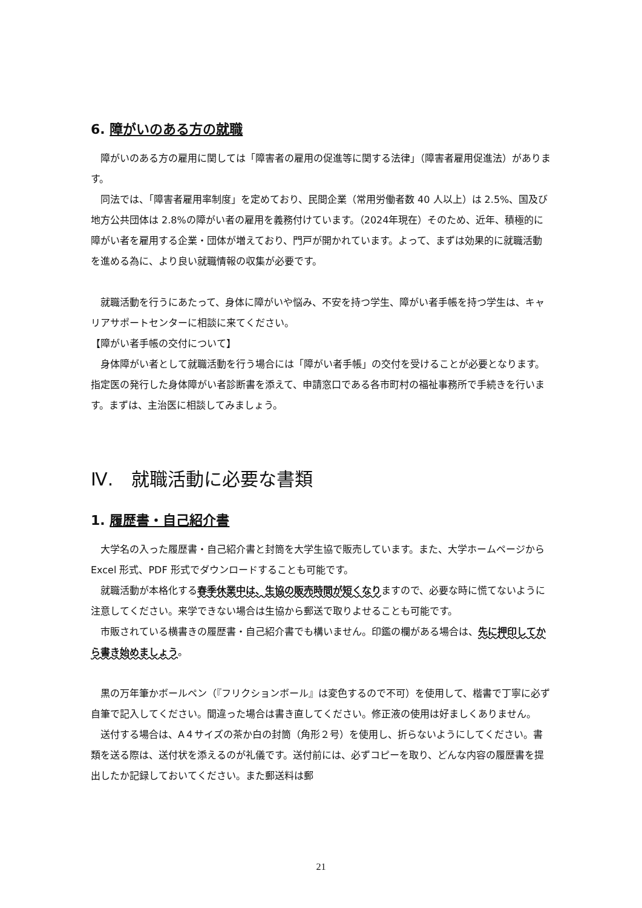6. 障がいのある方の就職
障がいのある方の雇用に関しては「障害者の雇用の促進等に関する法律」（障害者雇用促進法）があります。
同法では、「障害者雇用率制度」を定めており、民間企業（常用労働者数 40 人以上）は 2.5%、国及び地方公共団体は 2.8%の障がい者の雇用を義務付けています。（2024年現在）そのため、近年、積極的に障がい者を雇用する企業・団体が増えており、門戸が開かれています。よって、まずは効果的に就職活動を進める為に、より良い就職情報の収集が必要です。
就職活動を行うにあたって、身体に障がいや悩み、不安を持つ学生、障がい者手帳を持つ学生は、キャリアサポートセンターに相談に来てください。
【障がい者手帳の交付について】
身体障がい者として就職活動を行う場合には「障がい者手帳」の交付を受けることが必要となります。指定医の発行した身体障がい者診断書を添えて、申請窓口である各市町村の福祉事務所で手続きを行います。まずは、主治医に相談してみましょう。
Ⅳ.　就職活動に必要な書類
1. 履歴書・自己紹介書
大学名の入った履歴書・自己紹介書と封筒を大学生協で販売しています。また、大学ホームページから Excel 形式、PDF 形式でダウンロードすることも可能です。
就職活動が本格化する春季休業中は、生協の販売時間が短くなりますので、必要な時に慌てないように注意してください。来学できない場合は生協から郵送で取りよせることも可能です。
市販されている横書きの履歴書・自己紹介書でも構いません。印鑑の欄がある場合は、先に押印してから書き始めましょう。
黒の万年筆かボールペン（『フリクションボール』は変色するので不可）を使用して、楷書で丁寧に必ず自筆で記入してください。間違った場合は書き直してください。修正液の使用は好ましくありません。
送付する場合は、A４サイズの茶か白の封筒（角形２号）を使用し、折らないようにしてください。書類を送る際は、送付状を添えるのが礼儀です。送付前には、必ずコピーを取り、どんな内容の履歴書を提出したか記録しておいてください。また郵送料は郵
21